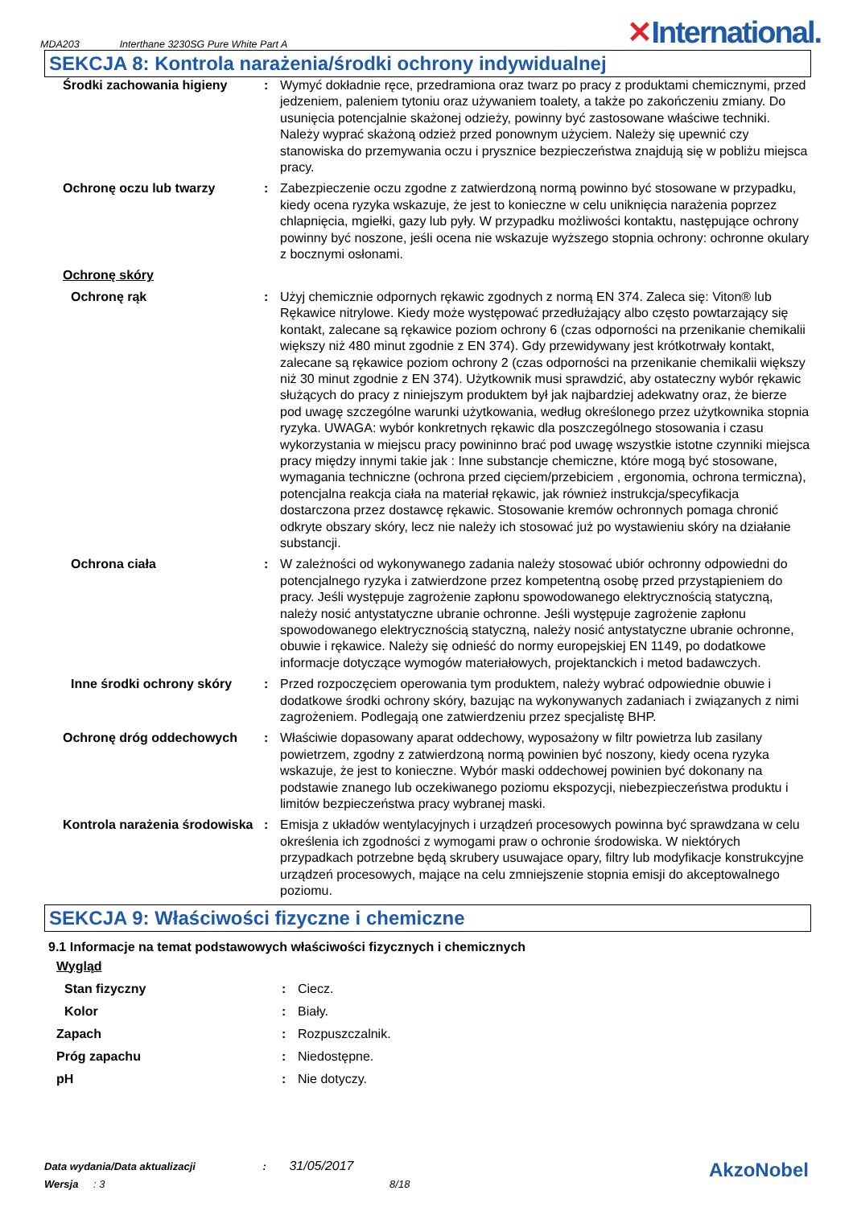MDA203 Interthane 3230SG Pure White Part A ✕International.
SEKCJA 8: Kontrola narażenia/środki ochrony indywidualnej
| Środki zachowania higieny | : | Wymyć dokładnie ręce, przedramiona oraz twarz po pracy z produktami chemicznymi, przed jedzeniem, paleniem tytoniu oraz używaniem toalety, a także po zakończeniu zmiany. Do usunięcia potencjalnie skażonej odzieży, powinny być zastosowane właściwe techniki. Należy wyprać skażoną odzież przed ponownym użyciem. Należy się upewnić czy stanowiska do przemywania oczu i prysznice bezpieczeństwa znajdują się w pobliżu miejsca pracy. |
| Ochronę oczu lub twarzy | : | Zabezpieczenie oczu zgodne z zatwierdzoną normą powinno być stosowane w przypadku, kiedy ocena ryzyka wskazuje, że jest to konieczne w celu uniknięcia narażenia poprzez chlapnięcia, mgiełki, gazy lub pyły. W przypadku możliwości kontaktu, następujące ochrony powinny być noszone, jeśli ocena nie wskazuje wyższego stopnia ochrony: ochronne okulary z bocznymi osłonami. |
| Ochronę skóry | | |
| Ochronę rąk | : | Użyj chemicznie odpornych rękawic zgodnych z normą EN 374. Zaleca się: Viton® lub Rękawice nitrylowe. Kiedy może występować przedłużający albo często powtarzający się kontakt, zalecane są rękawice poziom ochrony 6 (czas odporności na przenikanie chemikalii większy niż 480 minut zgodnie z EN 374). Gdy przewidywany jest krótkotrwały kontakt, zalecane są rękawice poziom ochrony 2 (czas odporności na przenikanie chemikalii większy niż 30 minut zgodnie z EN 374). Użytkownik musi sprawdzić, aby ostateczny wybór rękawic służących do pracy z niniejszym produktem był jak najbardziej adekwatny oraz, że bierze pod uwagę szczególne warunki użytkowania, według określonego przez użytkownika stopnia ryzyka. UWAGA: wybór konkretnych rękawic dla poszczególnego stosowania i czasu wykorzystania w miejscu pracy powininno brać pod uwagę wszystkie istotne czynniki miejsca pracy między innymi takie jak : Inne substancje chemiczne, które mogą być stosowane, wymagania techniczne (ochrona przed cięciem/przebiciem , ergonomia, ochrona termiczna), potencjalna reakcja ciała na materiał rękawic, jak również instrukcja/specyfikacja dostarczona przez dostawcę rękawic. Stosowanie kremów ochronnych pomaga chronić odkryte obszary skóry, lecz nie należy ich stosować już po wystawieniu skóry na działanie substancji. |
| Ochrona ciała | : | W zależności od wykonywanego zadania należy stosować ubiór ochronny odpowiedni do potencjalnego ryzyka i zatwierdzone przez kompetentną osobę przed przystąpieniem do pracy. Jeśli występuje zagrożenie zapłonu spowodowanego elektrycznością statyczną, należy nosić antystatyczne ubranie ochronne. Jeśli występuje zagrożenie zapłonu spowodowanego elektrycznością statyczną, należy nosić antystatyczne ubranie ochronne, obuwie i rękawice. Należy się odnieść do normy europejskiej EN 1149, po dodatkowe informacje dotyczące wymogów materiałowych, projektanckich i metod badawczych. |
| Inne środki ochrony skóry | : | Przed rozpoczęciem operowania tym produktem, należy wybrać odpowiednie obuwie i dodatkowe środki ochrony skóry, bazując na wykonywanych zadaniach i związanych z nimi zagrożeniem. Podlegają one zatwierdzeniu przez specjalistę BHP. |
| Ochronę dróg oddechowych | : | Właściwie dopasowany aparat oddechowy, wyposażony w filtr powietrza lub zasilany powietrzem, zgodny z zatwierdzoną normą powinien być noszony, kiedy ocena ryzyka wskazuje, że jest to konieczne. Wybór maski oddechowej powinien być dokonany na podstawie znanego lub oczekiwanego poziomu ekspozycji, niebezpieczeństwa produktu i limitów bezpieczeństwa pracy wybranej maski. |
| Kontrola narażenia środowiska | : | Emisja z układów wentylacyjnych i urządzeń procesowych powinna być sprawdzana w celu określenia ich zgodności z wymogami praw o ochronie środowiska. W niektórych przypadkach potrzebne będą skrubery usuwajace opary, filtry lub modyfikacje konstrukcyjne urządzeń procesowych, mające na celu zmniejszenie stopnia emisji do akceptowalnego poziomu. |
SEKCJA 9: Właściwości fizyczne i chemiczne
9.1 Informacje na temat podstawowych właściwości fizycznych i chemicznych
| Wygląd | | |
| Stan fizyczny | : | Ciecz. |
| Kolor | : | Biały. |
| Zapach | : | Rozpuszczalnik. |
| Próg zapachu | : | Niedostępne. |
| pH | : | Nie dotyczy. |
Data wydania/Data aktualizacji : 31/05/2017
Wersja : 3 8/18
AkzoNobel